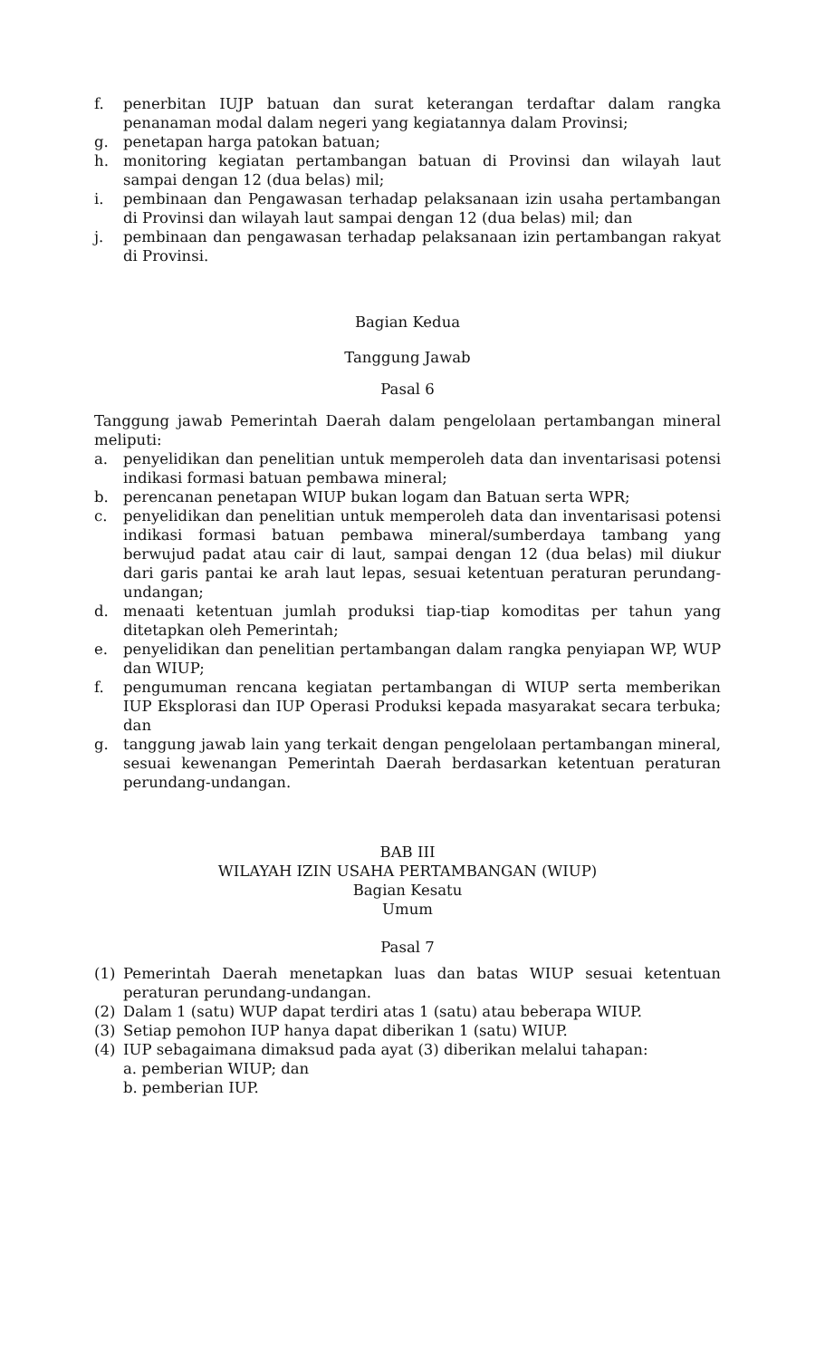f. penerbitan IUJP batuan dan surat keterangan terdaftar dalam rangka penanaman modal dalam negeri yang kegiatannya dalam Provinsi;
g. penetapan harga patokan batuan;
h. monitoring kegiatan pertambangan batuan di Provinsi dan wilayah laut sampai dengan 12 (dua belas) mil;
i. pembinaan dan Pengawasan terhadap pelaksanaan izin usaha pertambangan di Provinsi dan wilayah laut sampai dengan 12 (dua belas) mil; dan
j. pembinaan dan pengawasan terhadap pelaksanaan izin pertambangan rakyat di Provinsi.
Bagian Kedua
Tanggung Jawab
Pasal 6
Tanggung jawab Pemerintah Daerah dalam pengelolaan pertambangan mineral meliputi:
a. penyelidikan dan penelitian untuk memperoleh data dan inventarisasi potensi indikasi formasi batuan pembawa mineral;
b. perencanan penetapan WIUP bukan logam dan Batuan serta WPR;
c. penyelidikan dan penelitian untuk memperoleh data dan inventarisasi potensi indikasi formasi batuan pembawa mineral/sumberdaya tambang yang berwujud padat atau cair di laut, sampai dengan 12 (dua belas) mil diukur dari garis pantai ke arah laut lepas, sesuai ketentuan peraturan perundang- undangan;
d. menaati ketentuan jumlah produksi tiap-tiap komoditas per tahun yang ditetapkan oleh Pemerintah;
e. penyelidikan dan penelitian pertambangan dalam rangka penyiapan WP, WUP dan WIUP;
f. pengumuman rencana kegiatan pertambangan di WIUP serta memberikan IUP Eksplorasi dan IUP Operasi Produksi kepada masyarakat secara terbuka; dan
g. tanggung jawab lain yang terkait dengan pengelolaan pertambangan mineral, sesuai kewenangan Pemerintah Daerah berdasarkan ketentuan peraturan perundang-undangan.
BAB III
WILAYAH IZIN USAHA PERTAMBANGAN (WIUP)
Bagian Kesatu
Umum
Pasal 7
(1) Pemerintah Daerah menetapkan luas dan batas WIUP sesuai ketentuan peraturan perundang-undangan.
(2) Dalam 1 (satu) WUP dapat terdiri atas 1 (satu) atau beberapa WIUP.
(3) Setiap pemohon IUP hanya dapat diberikan 1 (satu) WIUP.
(4) IUP sebagaimana dimaksud pada ayat (3) diberikan melalui tahapan:
a. pemberian WIUP; dan
b. pemberian IUP.